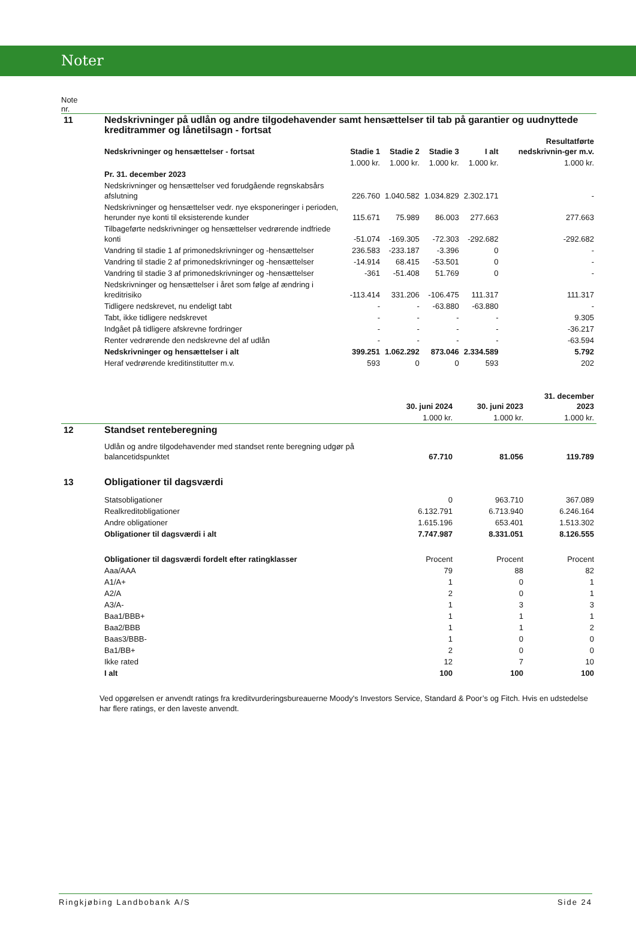Noter
Note
nr.
| 11 | Nedskrivninger på udlån og andre tilgodehavender samt hensættelser til tab på garantier og uudnyttede kreditrammer og lånetilsagn - fortsat | | | | | |
| | Nedskrivninger og hensættelser - fortsat | Stadie 1 | Stadie 2 | Stadie 3 | I alt | Resultatførte nedskrivnin-ger m.v. |
| | | 1.000 kr. | 1.000 kr. | 1.000 kr. | 1.000 kr. | 1.000 kr. |
| | Pr. 31. december 2023 | | | | | |
| | Nedskrivninger og hensættelser ved forudgående regnskabsårs afslutning | 226.760 | 1.040.582 | 1.034.829 | 2.302.171 | - |
| | Nedskrivninger og hensættelser vedr. nye eksponeringer i perioden, herunder nye konti til eksisterende kunder | 115.671 | 75.989 | 86.003 | 277.663 | 277.663 |
| | Tilbageførte nedskrivninger og hensættelser vedrørende indfriede konti | -51.074 | -169.305 | -72.303 | -292.682 | -292.682 |
| | Vandring til stadie 1 af primonedskrivninger og -hensættelser | 236.583 | -233.187 | -3.396 | 0 | - |
| | Vandring til stadie 2 af primonedskrivninger og -hensættelser | -14.914 | 68.415 | -53.501 | 0 | - |
| | Vandring til stadie 3 af primonedskrivninger og -hensættelser | -361 | -51.408 | 51.769 | 0 | - |
| | Nedskrivninger og hensættelser i året som følge af ændring i kreditrisiko | -113.414 | 331.206 | -106.475 | 111.317 | 111.317 |
| | Tidligere nedskrevet, nu endeligt tabt | - | - | -63.880 | -63.880 | - |
| | Tabt, ikke tidligere nedskrevet | - | - | - | - | 9.305 |
| | Indgået på tidligere afskrevne fordringer | - | - | - | - | -36.217 |
| | Renter vedrørende den nedskrevne del af udlån | - | - | - | - | -63.594 |
| | Nedskrivninger og hensættelser i alt | 399.251 | 1.062.292 | 873.046 | 2.334.589 | 5.792 |
| | Heraf vedrørende kreditinstitutter m.v. | 593 | 0 | 0 | 593 | 202 |
| | | 30. juni 2024 | 30. juni 2023 | 31. december 2023 |
| | | 1.000 kr. | 1.000 kr. | 1.000 kr. |
| 12 | Standset renteberegning | | | |
| | Udlån og andre tilgodehavender med standset rente beregning udgør på balancetidspunktet | 67.710 | 81.056 | 119.789 |
| 13 | Obligationer til dagsværdi | | | |
| | Statsobligationer | 0 | 963.710 | 367.089 |
| | Realkreditobligationer | 6.132.791 | 6.713.940 | 6.246.164 |
| | Andre obligationer | 1.615.196 | 653.401 | 1.513.302 |
| | Obligationer til dagsværdi i alt | 7.747.987 | 8.331.051 | 8.126.555 |
| | Obligationer til dagsværdi fordelt efter ratingklasser | Procent | Procent | Procent |
| | Aaa/AAA | 79 | 88 | 82 |
| | A1/A+ | 1 | 0 | 1 |
| | A2/A | 2 | 0 | 1 |
| | A3/A- | 1 | 3 | 3 |
| | Baa1/BBB+ | 1 | 1 | 1 |
| | Baa2/BBB | 1 | 1 | 2 |
| | Baas3/BBB- | 1 | 0 | 0 |
| | Ba1/BB+ | 2 | 0 | 0 |
| | Ikke rated | 12 | 7 | 10 |
| | I alt | 100 | 100 | 100 |
Ved opgørelsen er anvendt ratings fra kreditvurderingsbureauerne Moody's Investors Service, Standard & Poor’s og Fitch. Hvis en udstedelse har flere ratings, er den laveste anvendt.
Ringkjøbing Landbobank A/S Side 24